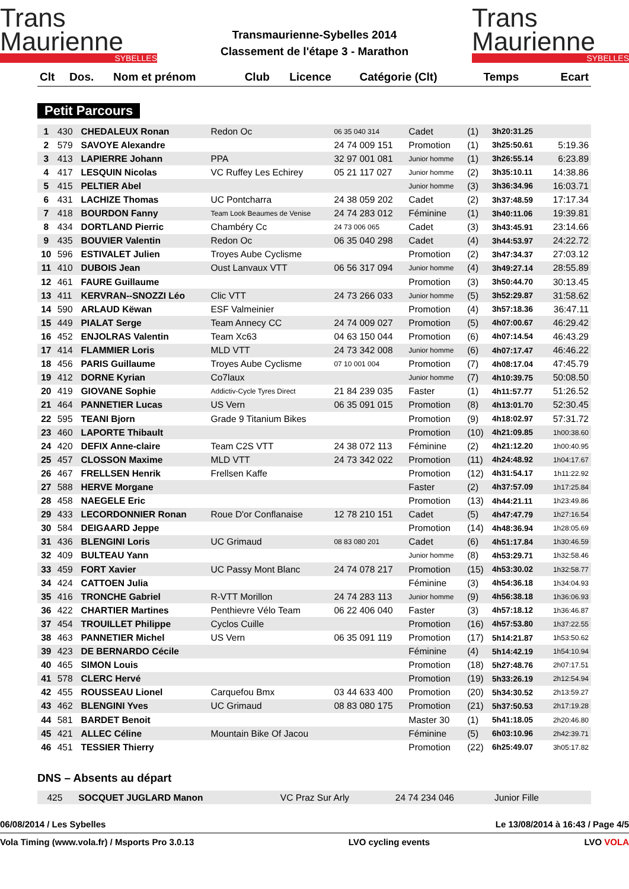Trans
Maurienne
SYBELLES
Transmaurienne-Sybelles 2014
Classement de l'étape 3 - Marathon
Trans
Maurienne
SYBELLES
| Clt | Dos. | Nom et prénom | Club | Licence | Catégorie (Clt) | Temps | Ecart |
| --- | --- | --- | --- | --- | --- | --- | --- |
Petit Parcours
| 1 | 430 | CHEDALEUX Ronan | Redon Oc | 06 35 040 314 | Cadet | (1) | 3h20:31.25 | |
| 2 | 579 | SAVOYE Alexandre | | 24 74 009 151 | Promotion | (1) | 3h25:50.61 | 5:19.36 |
| 3 | 413 | LAPIERRE Johann | PPA | 32 97 001 081 | Junior homme | (1) | 3h26:55.14 | 6:23.89 |
| 4 | 417 | LESQUIN Nicolas | VC Ruffey Les Echirey | 05 21 117 027 | Junior homme | (2) | 3h35:10.11 | 14:38.86 |
| 5 | 415 | PELTIER Abel | | | Junior homme | (3) | 3h36:34.96 | 16:03.71 |
| 6 | 431 | LACHIZE Thomas | UC Pontcharra | 24 38 059 202 | Cadet | (2) | 3h37:48.59 | 17:17.34 |
| 7 | 418 | BOURDON Fanny | Team Look Beaumes de Venise | 24 74 283 012 | Féminine | (1) | 3h40:11.06 | 19:39.81 |
| 8 | 434 | DORTLAND Pierric | Chambéry Cc | 24 73 006 065 | Cadet | (3) | 3h43:45.91 | 23:14.66 |
| 9 | 435 | BOUVIER Valentin | Redon Oc | 06 35 040 298 | Cadet | (4) | 3h44:53.97 | 24:22.72 |
| 10 | 596 | ESTIVALET Julien | Troyes Aube Cyclisme | | Promotion | (2) | 3h47:34.37 | 27:03.12 |
| 11 | 410 | DUBOIS Jean | Oust Lanvaux VTT | 06 56 317 094 | Junior homme | (4) | 3h49:27.14 | 28:55.89 |
| 12 | 461 | FAURE Guillaume | | | Promotion | (3) | 3h50:44.70 | 30:13.45 |
| 13 | 411 | KERVRAN--SNOZZI Léo | Clic VTT | 24 73 266 033 | Junior homme | (5) | 3h52:29.87 | 31:58.62 |
| 14 | 590 | ARLAUD Këwan | ESF Valmeinier | | Promotion | (4) | 3h57:18.36 | 36:47.11 |
| 15 | 449 | PIALAT Serge | Team Annecy CC | 24 74 009 027 | Promotion | (5) | 4h07:00.67 | 46:29.42 |
| 16 | 452 | ENJOLRAS Valentin | Team Xc63 | 04 63 150 044 | Promotion | (6) | 4h07:14.54 | 46:43.29 |
| 17 | 414 | FLAMMIER Loris | MLD VTT | 24 73 342 008 | Junior homme | (6) | 4h07:17.47 | 46:46.22 |
| 18 | 456 | PARIS Guillaume | Troyes Aube Cyclisme | 07 10 001 004 | Promotion | (7) | 4h08:17.04 | 47:45.79 |
| 19 | 412 | DORNE Kyrian | Co7laux | | Junior homme | (7) | 4h10:39.75 | 50:08.50 |
| 20 | 419 | GIOVANE Sophie | Addictiv-Cycle Tyres Direct | 21 84 239 035 | Faster | (1) | 4h11:57.77 | 51:26.52 |
| 21 | 464 | PANNETIER Lucas | US Vern | 06 35 091 015 | Promotion | (8) | 4h13:01.70 | 52:30.45 |
| 22 | 595 | TEANI Bjorn | Grade 9 Titanium Bikes | | Promotion | (9) | 4h18:02.97 | 57:31.72 |
| 23 | 460 | LAPORTE Thibault | | | Promotion | (10) | 4h21:09.85 | 1h00:38.60 |
| 24 | 420 | DEFIX Anne-claire | Team C2S VTT | 24 38 072 113 | Féminine | (2) | 4h21:12.20 | 1h00:40.95 |
| 25 | 457 | CLOSSON Maxime | MLD VTT | 24 73 342 022 | Promotion | (11) | 4h24:48.92 | 1h04:17.67 |
| 26 | 467 | FRELLSEN Henrik | Frellsen Kaffe | | Promotion | (12) | 4h31:54.17 | 1h11:22.92 |
| 27 | 588 | HERVE Morgane | | | Faster | (2) | 4h37:57.09 | 1h17:25.84 |
| 28 | 458 | NAEGELE Eric | | | Promotion | (13) | 4h44:21.11 | 1h23:49.86 |
| 29 | 433 | LECORDONNIER Ronan | Roue D'or Conflanaise | 12 78 210 151 | Cadet | (5) | 4h47:47.79 | 1h27:16.54 |
| 30 | 584 | DEIGAARD Jeppe | | | Promotion | (14) | 4h48:36.94 | 1h28:05.69 |
| 31 | 436 | BLENGINI Loris | UC Grimaud | 08 83 080 201 | Cadet | (6) | 4h51:17.84 | 1h30:46.59 |
| 32 | 409 | BULTEAU Yann | | | Junior homme | (8) | 4h53:29.71 | 1h32:58.46 |
| 33 | 459 | FORT Xavier | UC Passy Mont Blanc | 24 74 078 217 | Promotion | (15) | 4h53:30.02 | 1h32:58.77 |
| 34 | 424 | CATTOEN Julia | | | Féminine | (3) | 4h54:36.18 | 1h34:04.93 |
| 35 | 416 | TRONCHE Gabriel | R-VTT Morillon | 24 74 283 113 | Junior homme | (9) | 4h56:38.18 | 1h36:06.93 |
| 36 | 422 | CHARTIER Martines | Penthievre Vélo Team | 06 22 406 040 | Faster | (3) | 4h57:18.12 | 1h36:46.87 |
| 37 | 454 | TROUILLET Philippe | Cyclos Cuille | | Promotion | (16) | 4h57:53.80 | 1h37:22.55 |
| 38 | 463 | PANNETIER Michel | US Vern | 06 35 091 119 | Promotion | (17) | 5h14:21.87 | 1h53:50.62 |
| 39 | 423 | DE BERNARDO Cécile | | | Féminine | (4) | 5h14:42.19 | 1h54:10.94 |
| 40 | 465 | SIMON Louis | | | Promotion | (18) | 5h27:48.76 | 2h07:17.51 |
| 41 | 578 | CLERC Hervé | | | Promotion | (19) | 5h33:26.19 | 2h12:54.94 |
| 42 | 455 | ROUSSEAU Lionel | Carquefou Bmx | 03 44 633 400 | Promotion | (20) | 5h34:30.52 | 2h13:59.27 |
| 43 | 462 | BLENGINI Yves | UC Grimaud | 08 83 080 175 | Promotion | (21) | 5h37:50.53 | 2h17:19.28 |
| 44 | 581 | BARDET Benoit | | | Master 30 | (1) | 5h41:18.05 | 2h20:46.80 |
| 45 | 421 | ALLEC Céline | Mountain Bike Of Jacou | | Féminine | (5) | 6h03:10.96 | 2h42:39.71 |
| 46 | 451 | TESSIER Thierry | | | Promotion | (22) | 6h25:49.07 | 3h05:17.82 |
DNS – Absents au départ
| | 425 | SOCQUET JUGLARD Manon | VC Praz Sur Arly | 24 74 234 046 | Junior Fille | | | |
06/08/2014 / Les Sybelles Le 13/08/2014 à 16:43 / Page 4/5
Vola Timing (www.vola.fr) / Msports Pro 3.0.13 LVO cycling events LVO VOLA